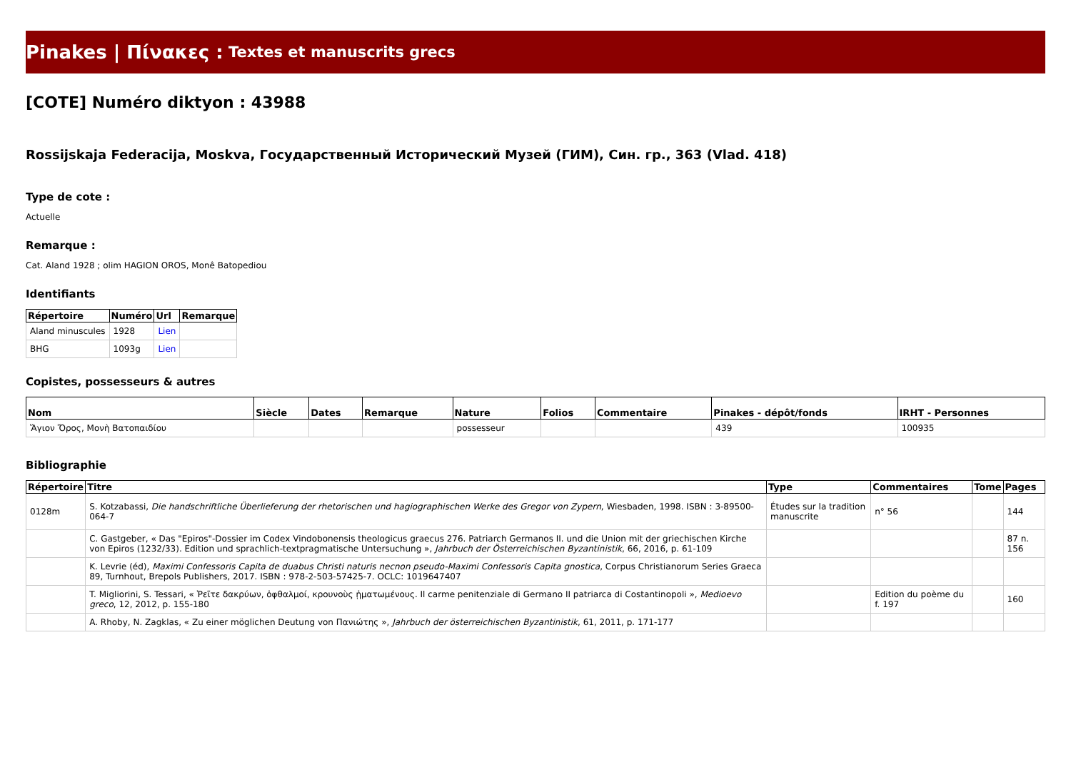Pinakes | Πίνακες : Textes et manuscrits grecs
[COTE] Numéro diktyon : 43988
Rossijskaja Federacija, Moskva, Государственный Исторический Музей (ГИМ), Син. гр., 363 (Vlad. 418)
Type de cote :
Actuelle
Remarque :
Cat. Aland 1928 ; olim HAGION OROS, Monê Batopediou
Identifiants
| Répertoire | Numéro | Url | Remarque |
| --- | --- | --- | --- |
| Aland minuscules | 1928 | Lien | |
| BHG | 1093g | Lien | |
Copistes, possesseurs & autres
| Nom | Siècle | Dates | Remarque | Nature | Folios | Commentaire | Pinakes - dépôt/fonds | IRHT - Personnes |
| --- | --- | --- | --- | --- | --- | --- | --- | --- |
| Ἅγιον Ὄρος, Μονὴ Βατοπαιδίου | | | | possesseur | | | 439 | 100935 |
Bibliographie
| Répertoire | Titre | Type | Commentaires | Tome | Pages |
| --- | --- | --- | --- | --- | --- |
| 0128m | S. Kotzabassi, Die handschriftliche Überlieferung der rhetorischen und hagiographischen Werke des Gregor von Zypern , Wiesbaden, 1998. ISBN : 3-89500-064-7 | Études sur la tradition manuscrite | n° 56 | | 144 |
| | C. Gastgeber, « Das "Epiros"-Dossier im Codex Vindobonensis theologicus graecus 276. Patriarch Germanos II. und die Union mit der griechischen Kirche von Epiros (1232/33). Edition und sprachlich-textpragmatische Untersuchung », Jahrbuch der Österreichischen Byzantinistik , 66, 2016, p. 61-109 | | | | 87 n. 156 |
| | K. Levrie (éd), Maximi Confessoris Capita de duabus Christi naturis necnon pseudo-Maximi Confessoris Capita gnostica , Corpus Christianorum Series Graeca 89, Turnhout, Brepols Publishers, 2017. ISBN : 978-2-503-57425-7. OCLC: 1019647407 | | | | |
| | T. Migliorini, S. Tessari, « Ῥεῖτε δακρύων, ὀφθαλμοί, κρουνοὺς ᾑματωμένους. Il carme penitenziale di Germano II patriarca di Costantinopoli », Medioevo greco , 12, 2012, p. 155-180 | | Edition du poème du f. 197 | | 160 |
| | A. Rhoby, N. Zagklas, « Zu einer möglichen Deutung von Πανιώτης », Jahrbuch der österreichischen Byzantinistik , 61, 2011, p. 171-177 | | | | |